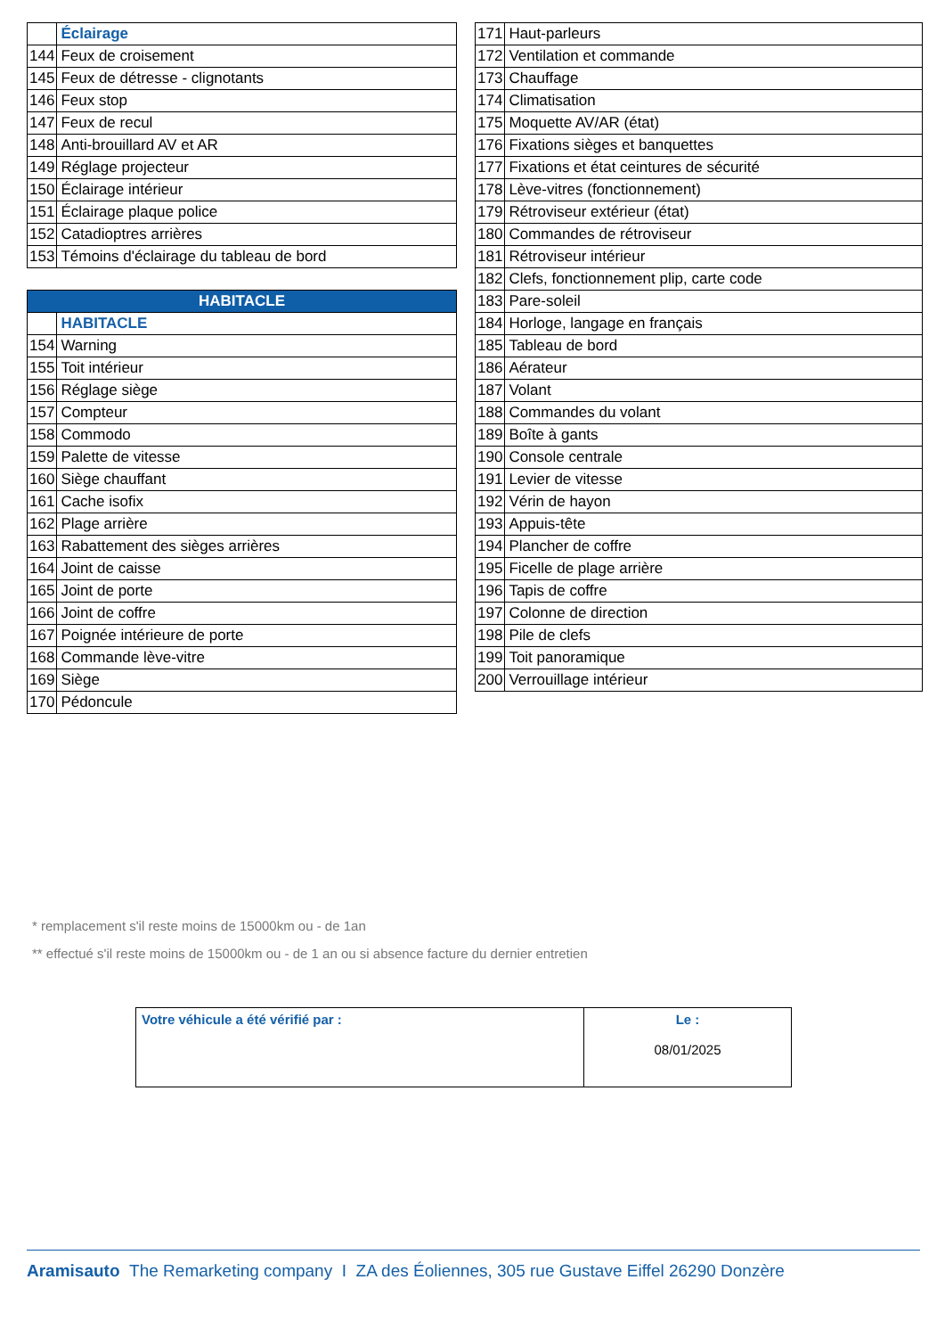| | Éclairage |
| 144 | Feux de croisement |
| 145 | Feux de détresse - clignotants |
| 146 | Feux stop |
| 147 | Feux de recul |
| 148 | Anti-brouillard AV et AR |
| 149 | Réglage projecteur |
| 150 | Éclairage intérieur |
| 151 | Éclairage plaque police |
| 152 | Catadioptres arrières |
| 153 | Témoins d'éclairage du tableau de bord |
| HABITACLE | |
| --- | --- |
| | HABITACLE |
| 154 | Warning |
| 155 | Toit intérieur |
| 156 | Réglage siège |
| 157 | Compteur |
| 158 | Commodo |
| 159 | Palette de vitesse |
| 160 | Siège chauffant |
| 161 | Cache isofix |
| 162 | Plage arrière |
| 163 | Rabattement des sièges arrières |
| 164 | Joint de caisse |
| 165 | Joint de porte |
| 166 | Joint de coffre |
| 167 | Poignée intérieure de porte |
| 168 | Commande lève-vitre |
| 169 | Siège |
| 170 | Pédoncule |
| 171 | Haut-parleurs |
| 172 | Ventilation et commande |
| 173 | Chauffage |
| 174 | Climatisation |
| 175 | Moquette AV/AR (état) |
| 176 | Fixations sièges et banquettes |
| 177 | Fixations et état ceintures de sécurité |
| 178 | Lève-vitres (fonctionnement) |
| 179 | Rétroviseur extérieur (état) |
| 180 | Commandes de rétroviseur |
| 181 | Rétroviseur intérieur |
| 182 | Clefs, fonctionnement plip, carte code |
| 183 | Pare-soleil |
| 184 | Horloge, langage en français |
| 185 | Tableau de bord |
| 186 | Aérateur |
| 187 | Volant |
| 188 | Commandes du volant |
| 189 | Boîte à gants |
| 190 | Console centrale |
| 191 | Levier de vitesse |
| 192 | Vérin de hayon |
| 193 | Appuis-tête |
| 194 | Plancher de coffre |
| 195 | Ficelle de plage arrière |
| 196 | Tapis de coffre |
| 197 | Colonne de direction |
| 198 | Pile de clefs |
| 199 | Toit panoramique |
| 200 | Verrouillage intérieur |
* remplacement s'il reste moins de 15000km ou - de 1an
** effectué s'il reste moins de 15000km ou - de 1 an ou si absence facture du dernier entretien
| Votre véhicule a été vérifié par : | Le : 08/01/2025 |
Aramisauto The Remarketing company I ZA des Éoliennes, 305 rue Gustave Eiffel 26290 Donzère